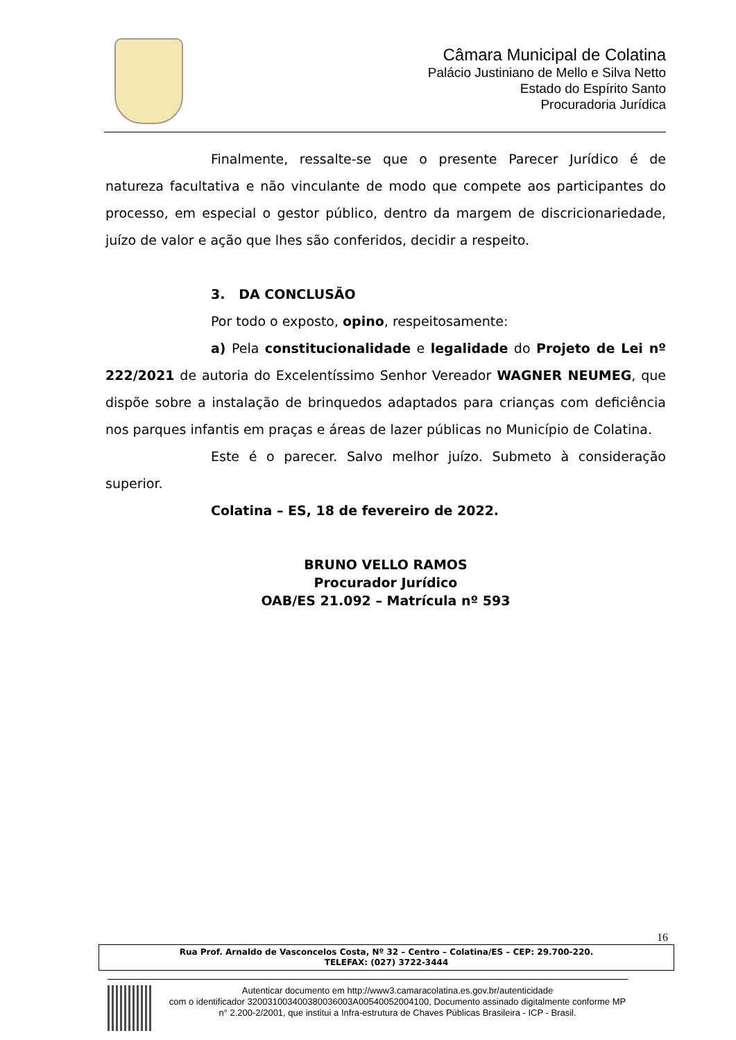Câmara Municipal de Colatina
Palácio Justiniano de Mello e Silva Netto
Estado do Espírito Santo
Procuradoria Jurídica
Finalmente, ressalte-se que o presente Parecer Jurídico é de natureza facultativa e não vinculante de modo que compete aos participantes do processo, em especial o gestor público, dentro da margem de discricionariedade, juízo de valor e ação que lhes são conferidos, decidir a respeito.
3. DA CONCLUSÃO
Por todo o exposto, opino, respeitosamente:
a) Pela constitucionalidade e legalidade do Projeto de Lei nº 222/2021 de autoria do Excelentíssimo Senhor Vereador WAGNER NEUMEG, que dispõe sobre a instalação de brinquedos adaptados para crianças com deficiência nos parques infantis em praças e áreas de lazer públicas no Município de Colatina.
Este é o parecer. Salvo melhor juízo. Submeto à consideração superior.
Colatina – ES, 18 de fevereiro de 2022.
BRUNO VELLO RAMOS
Procurador Jurídico
OAB/ES 21.092 – Matrícula nº 593
16
Rua Prof. Arnaldo de Vasconcelos Costa, Nº 32 – Centro – Colatina/ES – CEP: 29.700-220.
TELEFAX: (027) 3722-3444
Autenticar documento em http://www3.camaracolatina.es.gov.br/autenticidade
com o identificador 320031003400380036003A00540052004100, Documento assinado digitalmente conforme MP n° 2.200-2/2001, que institui a Infra-estrutura de Chaves Públicas Brasileira - ICP - Brasil.